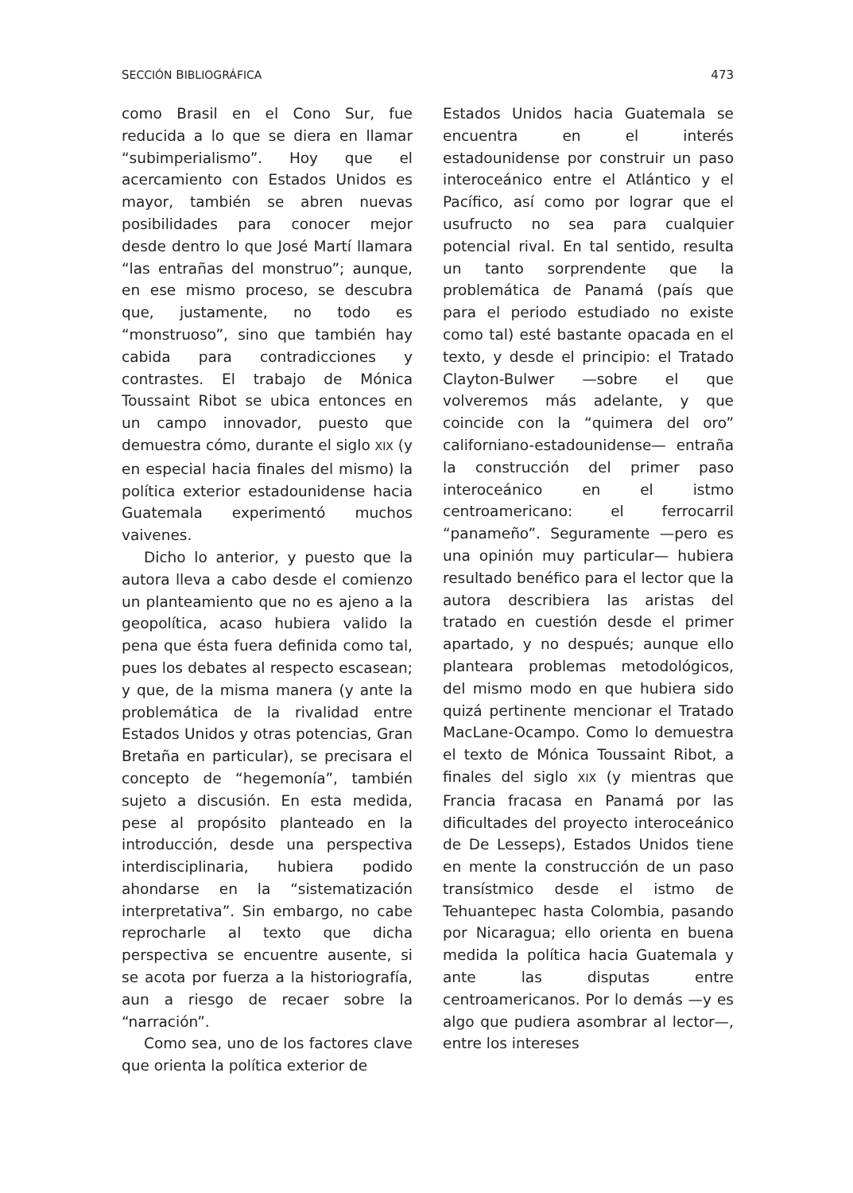SECCIÓN BIBLIOGRÁFICA 473
como Brasil en el Cono Sur, fue reducida a lo que se diera en llamar “subimperialismo”. Hoy que el acercamiento con Estados Unidos es mayor, también se abren nuevas posibilidades para conocer mejor desde dentro lo que José Martí llamara “las entrañas del monstruo”; aunque, en ese mismo proceso, se descubra que, justamente, no todo es “monstruoso”, sino que también hay cabida para contradicciones y contrastes. El trabajo de Mónica Toussaint Ribot se ubica entonces en un campo innovador, puesto que demuestra cómo, durante el siglo XIX (y en especial hacia finales del mismo) la política exterior estadounidense hacia Guatemala experimentó muchos vaivenes.
Dicho lo anterior, y puesto que la autora lleva a cabo desde el comienzo un planteamiento que no es ajeno a la geopolítica, acaso hubiera valido la pena que ésta fuera definida como tal, pues los debates al respecto escasean; y que, de la misma manera (y ante la problemática de la rivalidad entre Estados Unidos y otras potencias, Gran Bretaña en particular), se precisara el concepto de “hegemonía”, también sujeto a discusión. En esta medida, pese al propósito planteado en la introducción, desde una perspectiva interdisciplinaria, hubiera podido ahondarse en la “sistematización interpretativa”. Sin embargo, no cabe reprocharle al texto que dicha perspectiva se encuentre ausente, si se acota por fuerza a la historiografía, aun a riesgo de recaer sobre la “narración”.
Como sea, uno de los factores clave que orienta la política exterior de
Estados Unidos hacia Guatemala se encuentra en el interés estadounidense por construir un paso interoceánico entre el Atlántico y el Pacífico, así como por lograr que el usufructo no sea para cualquier potencial rival. En tal sentido, resulta un tanto sorprendente que la problemática de Panamá (país que para el periodo estudiado no existe como tal) esté bastante opacada en el texto, y desde el principio: el Tratado Clayton-Bulwer —sobre el que volveremos más adelante, y que coincide con la “quimera del oro” californiano-estadounidense— entraña la construcción del primer paso interoceánico en el istmo centroamericano: el ferrocarril “panameño”. Seguramente —pero es una opinión muy particular— hubiera resultado benéfico para el lector que la autora describiera las aristas del tratado en cuestión desde el primer apartado, y no después; aunque ello planteara problemas metodológicos, del mismo modo en que hubiera sido quizá pertinente mencionar el Tratado MacLane-Ocampo. Como lo demuestra el texto de Mónica Toussaint Ribot, a finales del siglo XIX (y mientras que Francia fracasa en Panamá por las dificultades del proyecto interoceánico de De Lesseps), Estados Unidos tiene en mente la construcción de un paso transístmico desde el istmo de Tehuantepec hasta Colombia, pasando por Nicaragua; ello orienta en buena medida la política hacia Guatemala y ante las disputas entre centroamericanos. Por lo demás —y es algo que pudiera asombrar al lector—, entre los intereses